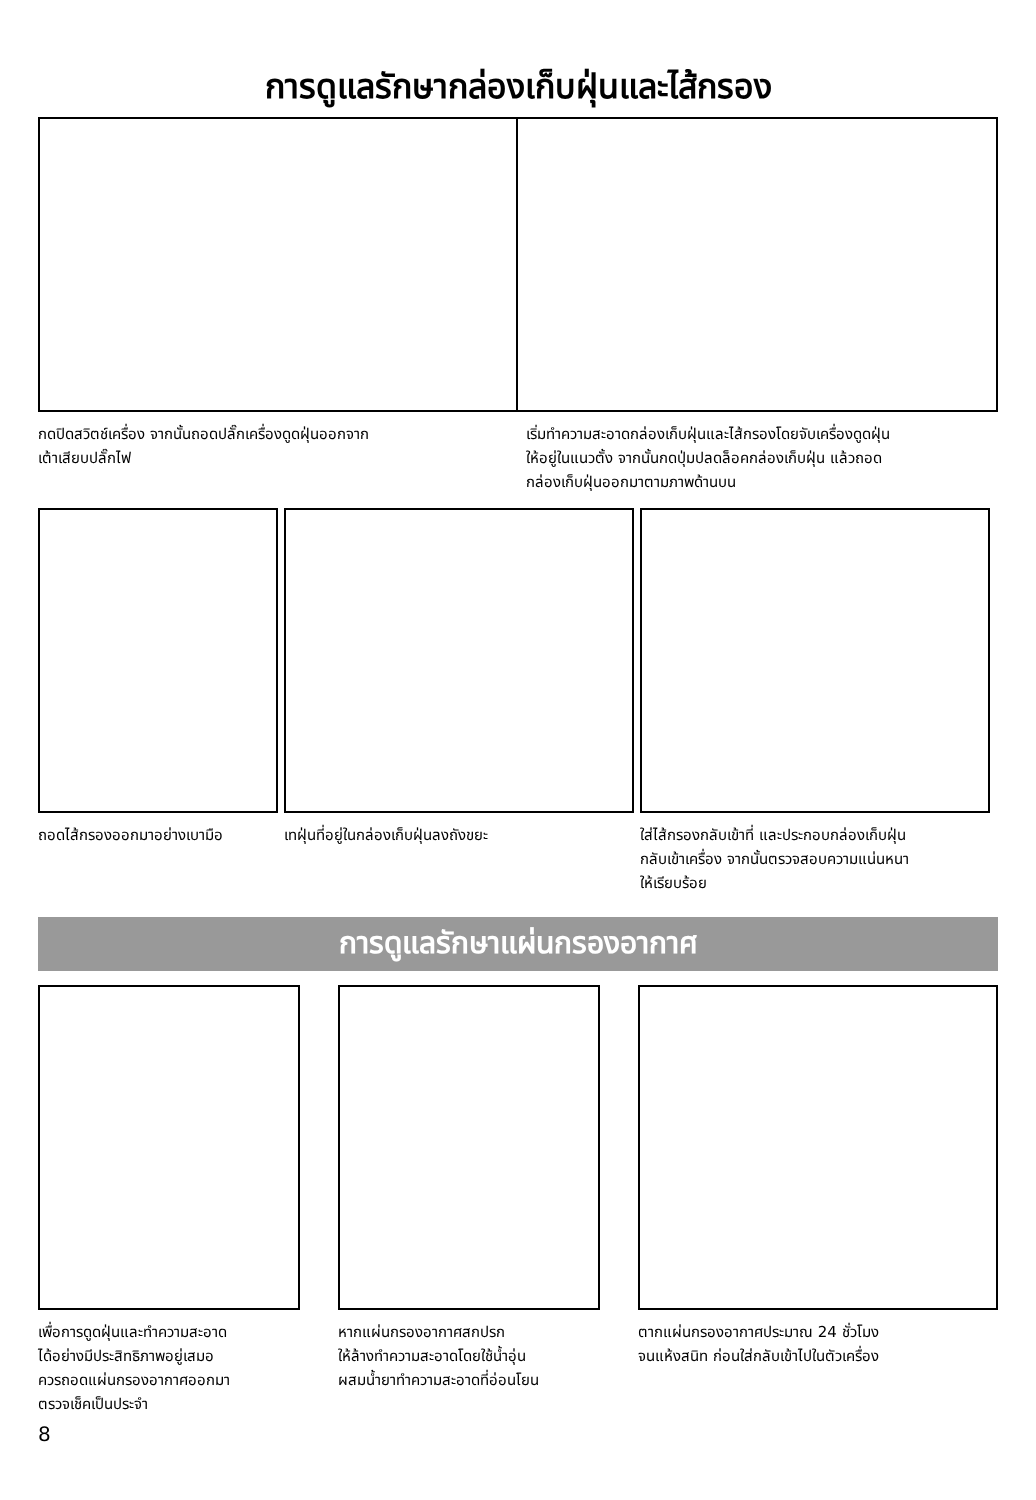การดูแลรักษากล่องเก็บฝุ่นและไส้กรอง
กดปิดสวิตช์เครื่อง จากนั้นถอดปลั๊กเครื่องดูดฝุ่นออกจาก
เต้าเสียบปลั๊กไฟ
เริ่มทำความสะอาดกล่องเก็บฝุ่นและไส้กรองโดยจับเครื่องดูดฝุ่น
ให้อยู่ในแนวตั้ง จากนั้นกดปุ่มปลดล็อคกล่องเก็บฝุ่น แล้วถอด
กล่องเก็บฝุ่นออกมาตามภาพด้านบน
ถอดไส้กรองออกมาอย่างเบามือ
เทฝุ่นที่อยู่ในกล่องเก็บฝุ่นลงถังขยะ ใส่ไส้กรองกลับเข้าที่ และประกอบกล่องเก็บฝุ่น
กลับเข้าเครื่อง จากนั้นตรวจสอบความแน่นหนา
ให้เรียบร้อย
การดูแลรักษาแผ่นกรองอากาศ
เพื่อการดูดฝุ่นและทำความสะอาด
ได้อย่างมีประสิทธิภาพอยู่เสมอ
ควรถอดแผ่นกรองอากาศออกมา
ตรวจเช็คเป็นประจำ
หากแผ่นกรองอากาศสกปรก
ให้ล้างทำความสะอาดโดยใช้น้ำอุ่น
ผสมน้ำยาทำความสะอาดที่อ่อนโยน
ตากแผ่นกรองอากาศประมาณ 24 ชั่วโมง
จนแห้งสนิท ก่อนใส่กลับเข้าไปในตัวเครื่อง
8